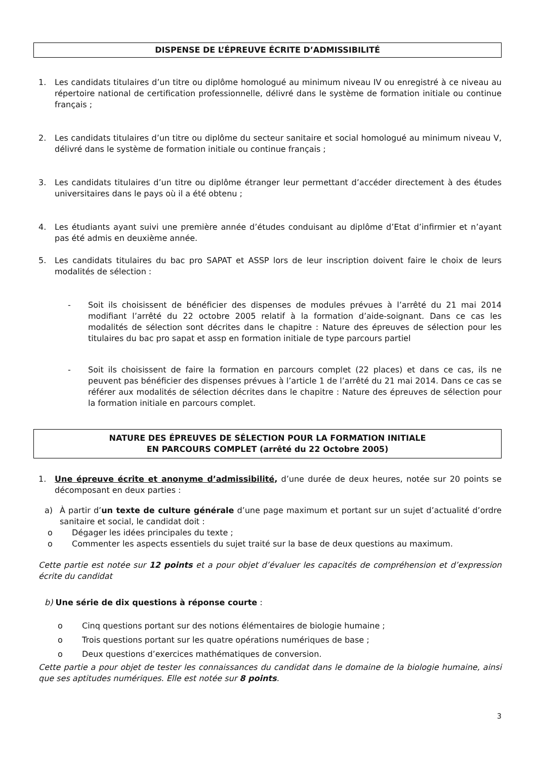DISPENSE DE L’ÉPREUVE ÉCRITE D’ADMISSIBILITÉ
1. Les candidats titulaires d’un titre ou diplôme homologué au minimum niveau IV ou enregistré à ce niveau au répertoire national de certification professionnelle, délivré dans le système de formation initiale ou continue français ;
2. Les candidats titulaires d’un titre ou diplôme du secteur sanitaire et social homologué au minimum niveau V, délivré dans le système de formation initiale ou continue français ;
3. Les candidats titulaires d’un titre ou diplôme étranger leur permettant d’accéder directement à des études universitaires dans le pays où il a été obtenu ;
4. Les étudiants ayant suivi une première année d’études conduisant au diplôme d’Etat d’infirmier et n’ayant pas été admis en deuxième année.
5. Les candidats titulaires du bac pro SAPAT et ASSP lors de leur inscription doivent faire le choix de leurs modalités de sélection :
- Soit ils choisissent de bénéficier des dispenses de modules prévues à l’arrêté du 21 mai 2014 modifiant l’arrêté du 22 octobre 2005 relatif à la formation d’aide-soignant. Dans ce cas les modalités de sélection sont décrites dans le chapitre : Nature des épreuves de sélection pour les titulaires du bac pro sapat et assp en formation initiale de type parcours partiel
- Soit ils choisissent de faire la formation en parcours complet (22 places) et dans ce cas, ils ne peuvent pas bénéficier des dispenses prévues à l’article 1 de l’arrêté du 21 mai 2014. Dans ce cas se référer aux modalités de sélection décrites dans le chapitre : Nature des épreuves de sélection pour la formation initiale en parcours complet.
NATURE DES ÉPREUVES DE SÉLECTION POUR LA FORMATION INITIALE
EN PARCOURS COMPLET (arrêté du 22 Octobre 2005)
1. Une épreuve écrite et anonyme d’admissibilité, d’une durée de deux heures, notée sur 20 points se décomposant en deux parties :
a) À partir d’un texte de culture générale d’une page maximum et portant sur un sujet d’actualité d’ordre sanitaire et social, le candidat doit :
o Dégager les idées principales du texte ;
o Commenter les aspects essentiels du sujet traité sur la base de deux questions au maximum.
Cette partie est notée sur 12 points et a pour objet d’évaluer les capacités de compréhension et d’expression écrite du candidat
b) Une série de dix questions à réponse courte :
o Cinq questions portant sur des notions élémentaires de biologie humaine ;
o Trois questions portant sur les quatre opérations numériques de base ;
o Deux questions d’exercices mathématiques de conversion.
Cette partie a pour objet de tester les connaissances du candidat dans le domaine de la biologie humaine, ainsi que ses aptitudes numériques. Elle est notée sur 8 points.
3